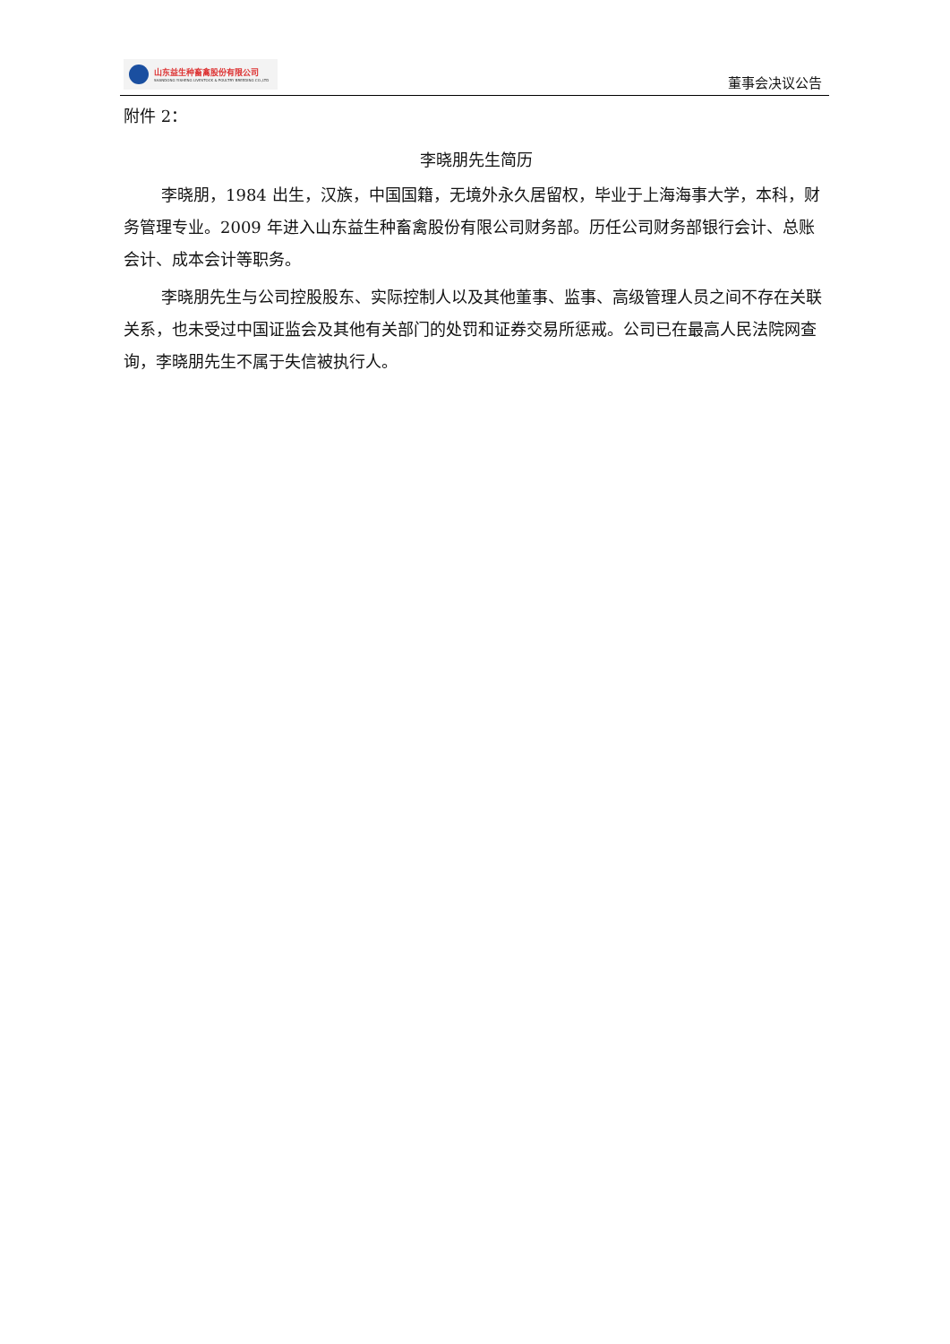山东益生种畜禽股份有限公司
SHANDONG YISHENG LIVESTOCK & POULTRY BREEDING CO.,LTD
董事会决议公告
附件 2：
李晓朋先生简历
李晓朋，1984 出生，汉族，中国国籍，无境外永久居留权，毕业于上海海事大学，本科，财务管理专业。2009 年进入山东益生种畜禽股份有限公司财务部。历任公司财务部银行会计、总账会计、成本会计等职务。
李晓朋先生与公司控股股东、实际控制人以及其他董事、监事、高级管理人员之间不存在关联关系，也未受过中国证监会及其他有关部门的处罚和证券交易所惩戒。公司已在最高人民法院网查询，李晓朋先生不属于失信被执行人。